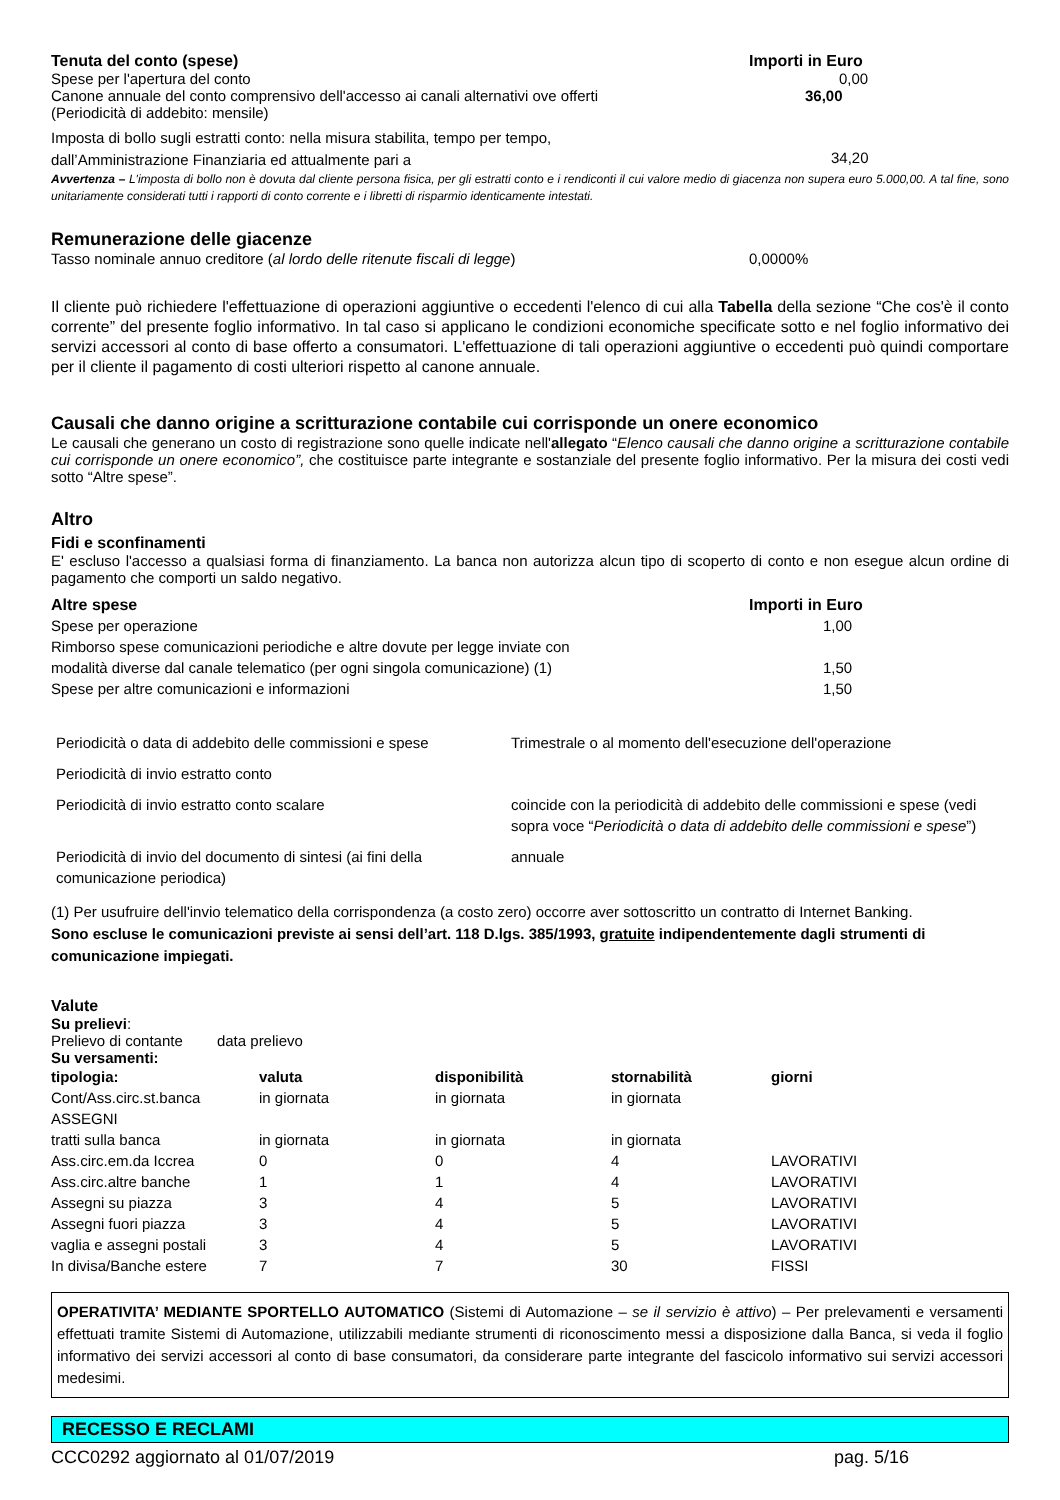| Tenuta del conto (spese) | Importi in Euro |
| --- | --- |
| Spese per l'apertura del conto | 0,00 |
| Canone annuale del conto comprensivo dell'accesso ai canali alternativi ove offerti (Periodicità di addebito: mensile) | 36,00 |
| Imposta di bollo sugli estratti conto: nella misura stabilita, tempo per tempo, dall’Amministrazione Finanziaria ed attualmente pari a | 34,20 |
Avvertenza – L'imposta di bollo non è dovuta dal cliente persona fisica, per gli estratti conto e i rendiconti il cui valore medio di giacenza non supera euro 5.000,00. A tal fine, sono unitariamente considerati tutti i rapporti di conto corrente e i libretti di risparmio identicamente intestati.
Remunerazione delle giacenze
| Tasso nominale annuo creditore ( al lordo delle ritenute fiscali di legge ) | 0,0000% |
Il cliente può richiedere l'effettuazione di operazioni aggiuntive o eccedenti l'elenco di cui alla Tabella della sezione “Che cos'è il conto corrente” del presente foglio informativo. In tal caso si applicano le condizioni economiche specificate sotto e nel foglio informativo dei servizi accessori al conto di base offerto a consumatori. L'effettuazione di tali operazioni aggiuntive o eccedenti può quindi comportare per il cliente il pagamento di costi ulteriori rispetto al canone annuale.
Causali che danno origine a scritturazione contabile cui corrisponde un onere economico
Le causali che generano un costo di registrazione sono quelle indicate nell'allegato “Elenco causali che danno origine a scritturazione contabile cui corrisponde un onere economico”, che costituisce parte integrante e sostanziale del presente foglio informativo. Per la misura dei costi vedi sotto “Altre spese”.
Altro
Fidi e sconfinamenti
E' escluso l'accesso a qualsiasi forma di finanziamento. La banca non autorizza alcun tipo di scoperto di conto e non esegue alcun ordine di pagamento che comporti un saldo negativo.
| Altre spese | Importi in Euro |
| --- | --- |
| Spese per operazione | 1,00 |
| Rimborso spese comunicazioni periodiche e altre dovute per legge inviate con modalità diverse dal canale telematico (per ogni singola comunicazione) (1) | 1,50 |
| Spese per altre comunicazioni e informazioni | 1,50 |
| Periodicità o data di addebito delle commissioni e spese | Trimestrale o al momento dell'esecuzione dell'operazione |
| Periodicità di invio estratto conto | |
| Periodicità di invio estratto conto scalare | coincide con la periodicità di addebito delle commissioni e spese (vedi sopra voce “ Periodicità o data di addebito delle commissioni e spese ”) |
| Periodicità di invio del documento di sintesi (ai fini della comunicazione periodica) | annuale |
(1) Per usufruire dell'invio telematico della corrispondenza (a costo zero) occorre aver sottoscritto un contratto di Internet Banking.
Sono escluse le comunicazioni previste ai sensi dell’art. 118 D.lgs. 385/1993, gratuite indipendentemente dagli strumenti di comunicazione impiegati.
Valute
Su prelievi:
Prelievo di contante data prelievo
Su versamenti:
| tipologia: | valuta | disponibilità | stornabilità | giorni |
| --- | --- | --- | --- | --- |
| Cont/Ass.circ.st.banca | in giornata | in giornata | in giornata | |
| ASSEGNI | | | | |
| tratti sulla banca | in giornata | in giornata | in giornata | |
| Ass.circ.em.da Iccrea | 0 | 0 | 4 | LAVORATIVI |
| Ass.circ.altre banche | 1 | 1 | 4 | LAVORATIVI |
| Assegni su piazza | 3 | 4 | 5 | LAVORATIVI |
| Assegni fuori piazza | 3 | 4 | 5 | LAVORATIVI |
| vaglia e assegni postali | 3 | 4 | 5 | LAVORATIVI |
| In divisa/Banche estere | 7 | 7 | 30 | FISSI |
OPERATIVITA’ MEDIANTE SPORTELLO AUTOMATICO (Sistemi di Automazione – se il servizio è attivo) – Per prelevamenti e versamenti effettuati tramite Sistemi di Automazione, utilizzabili mediante strumenti di riconoscimento messi a disposizione dalla Banca, si veda il foglio informativo dei servizi accessori al conto di base consumatori, da considerare parte integrante del fascicolo informativo sui servizi accessori medesimi.
RECESSO E RECLAMI
CCC0292 aggiornato al 01/07/2019 pag. 5/16